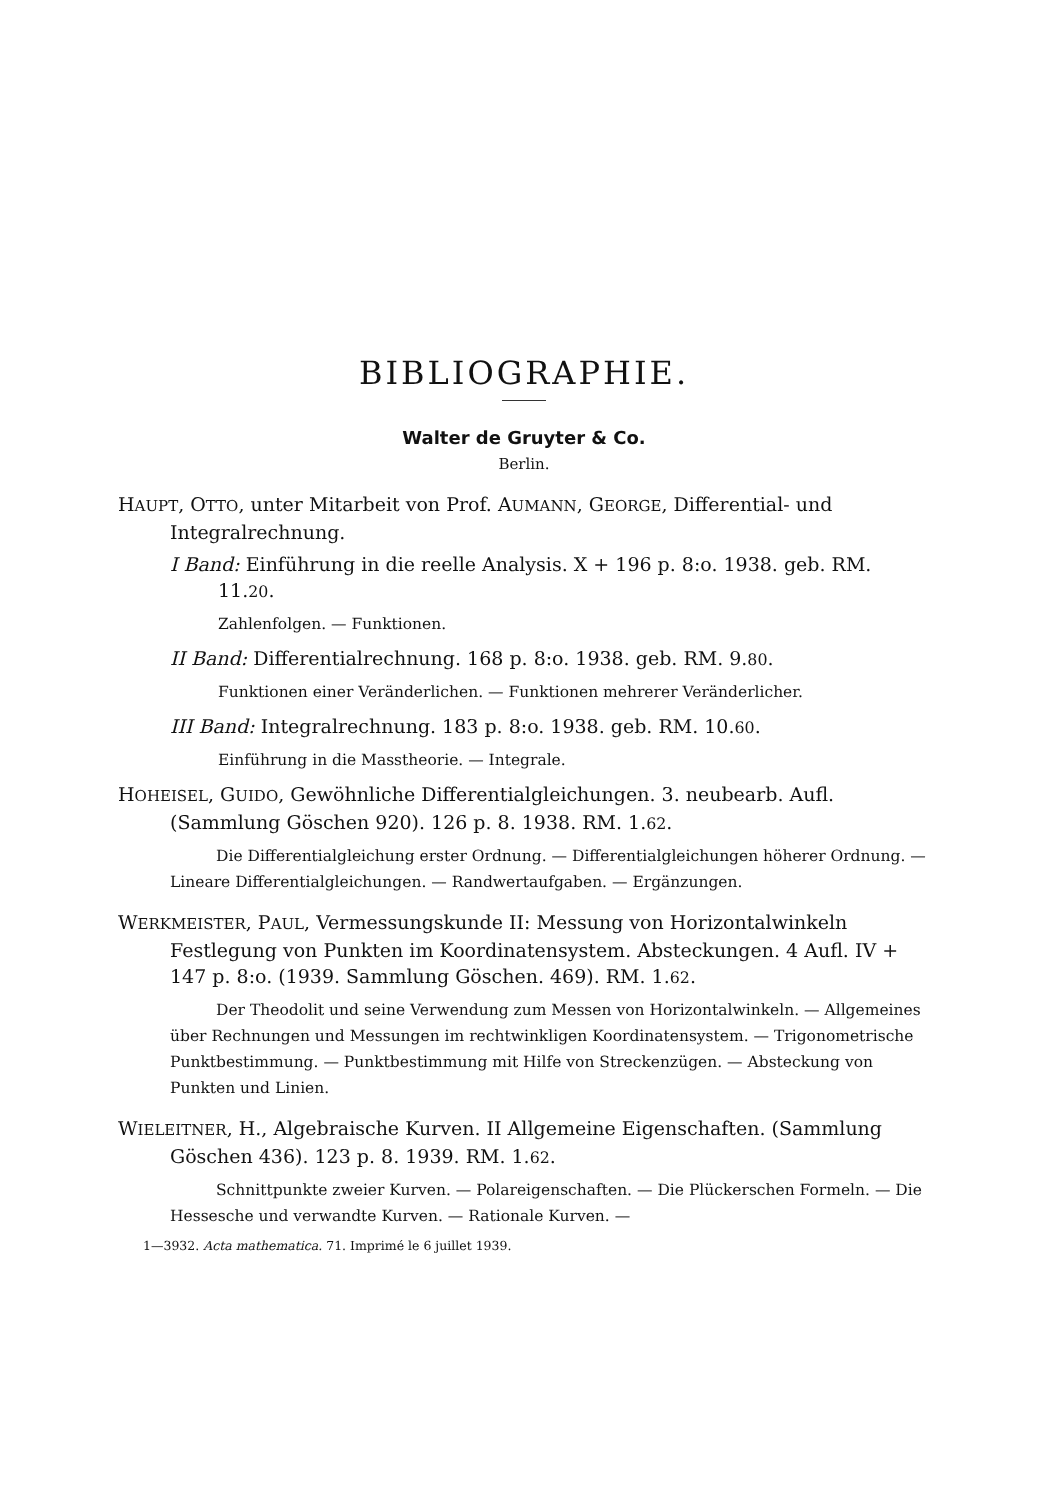BIBLIOGRAPHIE.
Walter de Gruyter & Co.
Berlin.
HAUPT, OTTO, unter Mitarbeit von Prof. AUMANN, GEORGE, Differential- und Integralrechnung.
I Band: Einführung in die reelle Analysis. X + 196 p. 8:o. 1938. geb. RM. 11.20.
Zahlenfolgen. — Funktionen.
II Band: Differentialrechnung. 168 p. 8:o. 1938. geb. RM. 9.80.
Funktionen einer Veränderlichen. — Funktionen mehrerer Veränderlicher.
III Band: Integralrechnung. 183 p. 8:o. 1938. geb. RM. 10.60.
Einführung in die Masstheorie. — Integrale.
HOHEISEL, GUIDO, Gewöhnliche Differentialgleichungen. 3. neubearb. Aufl. (Sammlung Göschen 920). 126 p. 8. 1938. RM. 1.62.
Die Differentialgleichung erster Ordnung. — Differentialgleichungen höherer Ordnung. — Lineare Differentialgleichungen. — Randwertaufgaben. — Ergänzungen.
WERKMEISTER, PAUL, Vermessungskunde II: Messung von Horizontalwinkeln Festlegung von Punkten im Koordinatensystem. Absteckungen. 4 Aufl. IV + 147 p. 8:o. (1939. Sammlung Göschen. 469). RM. 1.62.
Der Theodolit und seine Verwendung zum Messen von Horizontalwinkeln. — Allgemeines über Rechnungen und Messungen im rechtwinkligen Koordinatensystem. — Trigonometrische Punktbestimmung. — Punktbestimmung mit Hilfe von Streckenzügen. — Absteckung von Punkten und Linien.
WIELEITNER, H., Algebraische Kurven. II Allgemeine Eigenschaften. (Sammlung Göschen 436). 123 p. 8. 1939. RM. 1.62.
Schnittpunkte zweier Kurven. — Polareigenschaften. — Die Plückerschen Formeln. — Die Hessesche und verwandte Kurven. — Rationale Kurven. —
1—3932. Acta mathematica. 71. Imprimé le 6 juillet 1939.